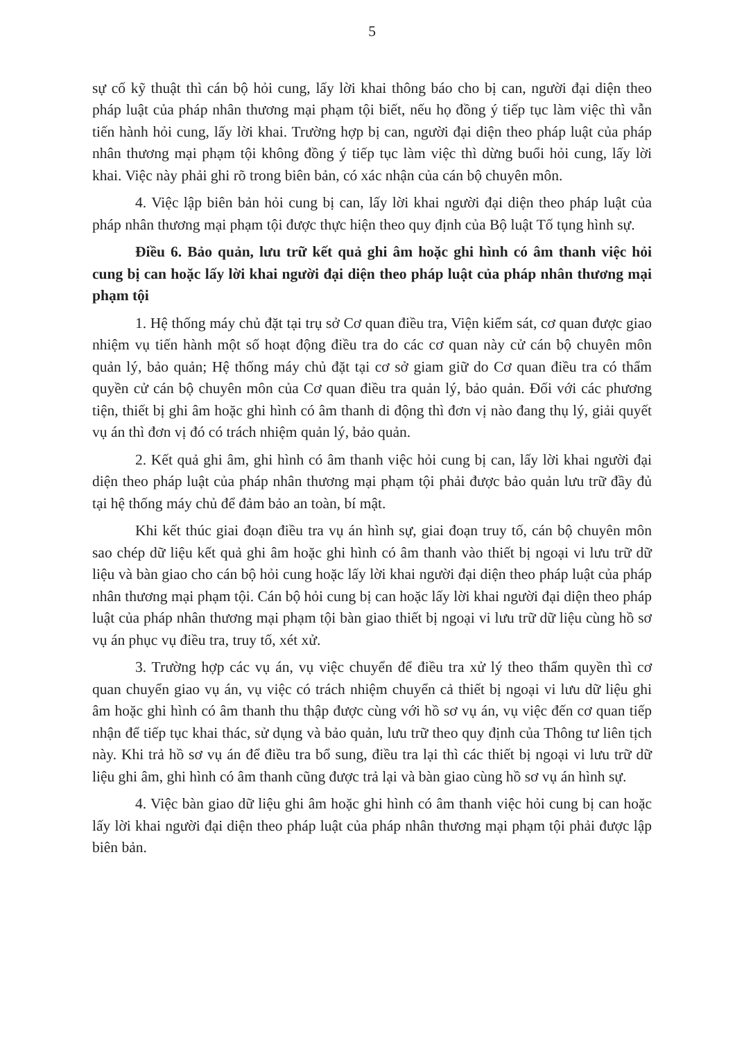5
sự cố kỹ thuật thì cán bộ hỏi cung, lấy lời khai thông báo cho bị can, người đại diện theo pháp luật của pháp nhân thương mại phạm tội biết, nếu họ đồng ý tiếp tục làm việc thì vẫn tiến hành hỏi cung, lấy lời khai. Trường hợp bị can, người đại diện theo pháp luật của pháp nhân thương mại phạm tội không đồng ý tiếp tục làm việc thì dừng buổi hỏi cung, lấy lời khai. Việc này phải ghi rõ trong biên bản, có xác nhận của cán bộ chuyên môn.
4. Việc lập biên bản hỏi cung bị can, lấy lời khai người đại diện theo pháp luật của pháp nhân thương mại phạm tội được thực hiện theo quy định của Bộ luật Tố tụng hình sự.
Điều 6. Bảo quản, lưu trữ kết quả ghi âm hoặc ghi hình có âm thanh việc hỏi cung bị can hoặc lấy lời khai người đại diện theo pháp luật của pháp nhân thương mại phạm tội
1. Hệ thống máy chủ đặt tại trụ sở Cơ quan điều tra, Viện kiểm sát, cơ quan được giao nhiệm vụ tiến hành một số hoạt động điều tra do các cơ quan này cử cán bộ chuyên môn quản lý, bảo quản; Hệ thống máy chủ đặt tại cơ sở giam giữ do Cơ quan điều tra có thẩm quyền cử cán bộ chuyên môn của Cơ quan điều tra quản lý, bảo quản. Đối với các phương tiện, thiết bị ghi âm hoặc ghi hình có âm thanh di động thì đơn vị nào đang thụ lý, giải quyết vụ án thì đơn vị đó có trách nhiệm quản lý, bảo quản.
2. Kết quả ghi âm, ghi hình có âm thanh việc hỏi cung bị can, lấy lời khai người đại diện theo pháp luật của pháp nhân thương mại phạm tội phải được bảo quản lưu trữ đầy đủ tại hệ thống máy chủ để đảm bảo an toàn, bí mật.
Khi kết thúc giai đoạn điều tra vụ án hình sự, giai đoạn truy tố, cán bộ chuyên môn sao chép dữ liệu kết quả ghi âm hoặc ghi hình có âm thanh vào thiết bị ngoại vi lưu trữ dữ liệu và bàn giao cho cán bộ hỏi cung hoặc lấy lời khai người đại diện theo pháp luật của pháp nhân thương mại phạm tội. Cán bộ hỏi cung bị can hoặc lấy lời khai người đại diện theo pháp luật của pháp nhân thương mại phạm tội bàn giao thiết bị ngoại vi lưu trữ dữ liệu cùng hồ sơ vụ án phục vụ điều tra, truy tố, xét xử.
3. Trường hợp các vụ án, vụ việc chuyển để điều tra xử lý theo thẩm quyền thì cơ quan chuyển giao vụ án, vụ việc có trách nhiệm chuyển cả thiết bị ngoại vi lưu dữ liệu ghi âm hoặc ghi hình có âm thanh thu thập được cùng với hồ sơ vụ án, vụ việc đến cơ quan tiếp nhận để tiếp tục khai thác, sử dụng và bảo quản, lưu trữ theo quy định của Thông tư liên tịch này. Khi trả hồ sơ vụ án để điều tra bổ sung, điều tra lại thì các thiết bị ngoại vi lưu trữ dữ liệu ghi âm, ghi hình có âm thanh cũng được trả lại và bàn giao cùng hồ sơ vụ án hình sự.
4. Việc bàn giao dữ liệu ghi âm hoặc ghi hình có âm thanh việc hỏi cung bị can hoặc lấy lời khai người đại diện theo pháp luật của pháp nhân thương mại phạm tội phải được lập biên bản.